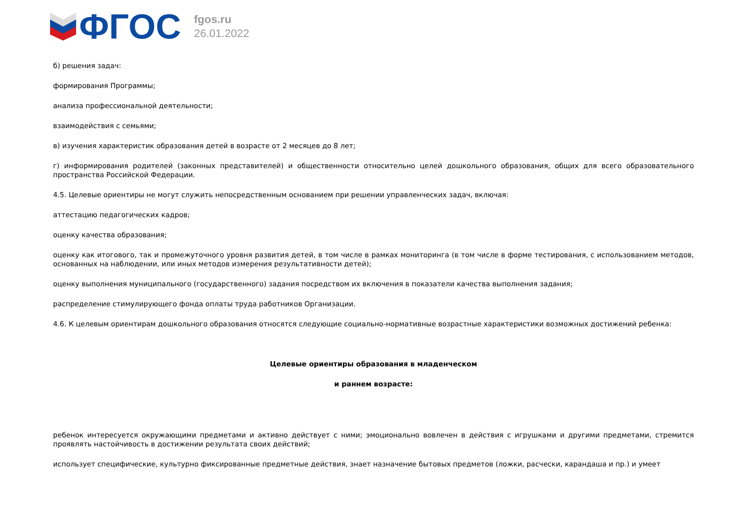ФГОС
fgos.ru
26.01.2022
б) решения задач:
формирования Программы;
анализа профессиональной деятельности;
взаимодействия с семьями;
в) изучения характеристик образования детей в возрасте от 2 месяцев до 8 лет;
г) информирования родителей (законных представителей) и общественности относительно целей дошкольного образования, общих для всего образовательного пространства Российской Федерации.
4.5. Целевые ориентиры не могут служить непосредственным основанием при решении управленческих задач, включая:
аттестацию педагогических кадров;
оценку качества образования;
оценку как итогового, так и промежуточного уровня развития детей, в том числе в рамках мониторинга (в том числе в форме тестирования, с использованием методов, основанных на наблюдении, или иных методов измерения результативности детей);
оценку выполнения муниципального (государственного) задания посредством их включения в показатели качества выполнения задания;
распределение стимулирующего фонда оплаты труда работников Организации.
4.6. К целевым ориентирам дошкольного образования относятся следующие социально-нормативные возрастные характеристики возможных достижений ребенка:
Целевые ориентиры образования в младенческом
и раннем возрасте:
ребенок интересуется окружающими предметами и активно действует с ними; эмоционально вовлечен в действия с игрушками и другими предметами, стремится проявлять настойчивость в достижении результата своих действий;
использует специфические, культурно фиксированные предметные действия, знает назначение бытовых предметов (ложки, расчески, карандаша и пр.) и умеет